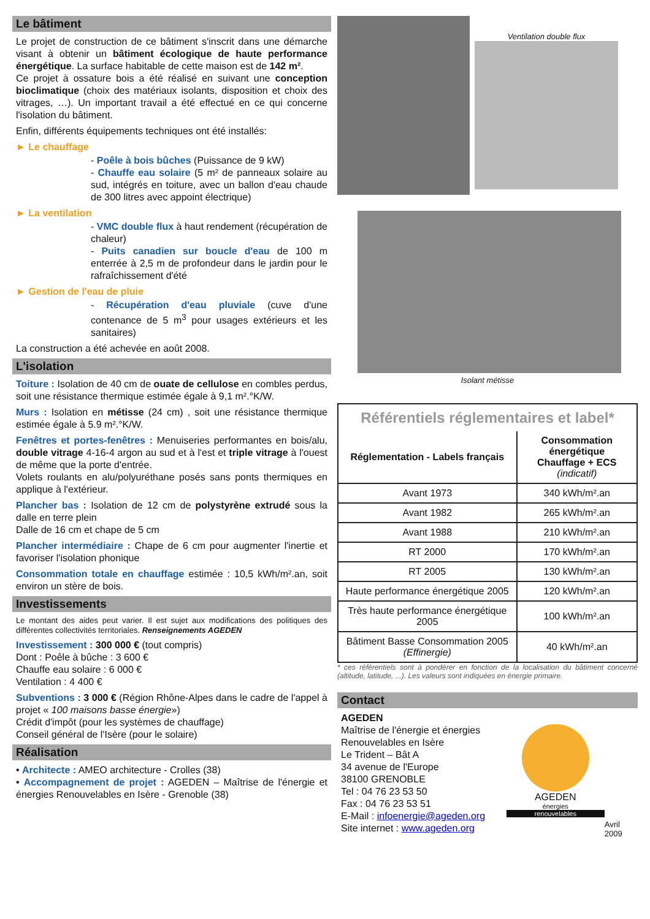Le bâtiment
Le projet de construction de ce bâtiment s'inscrit dans une démarche visant à obtenir un bâtiment écologique de haute performance énergétique. La surface habitable de cette maison est de 142 m².
Ce projet à ossature bois a été réalisé en suivant une conception bioclimatique (choix des matériaux isolants, disposition et choix des vitrages, …). Un important travail a été effectué en ce qui concerne l'isolation du bâtiment.
Enfin, différents équipements techniques ont été installés:
► Le chauffage
- Poêle à bois bûches (Puissance de 9 kW)
- Chauffe eau solaire (5 m² de panneaux solaire au sud, intégrés en toiture, avec un ballon d'eau chaude de 300 litres avec appoint électrique)
► La ventilation
- VMC double flux à haut rendement (récupération de chaleur)
- Puits canadien sur boucle d'eau de 100 m enterrée à 2,5 m de profondeur dans le jardin pour le rafraîchissement d'été
► Gestion de l'eau de pluie
- Récupération d'eau pluviale (cuve d'une contenance de 5 m<sup>3</sup> pour usages extérieurs et les sanitaires)
La construction a été achevée en août 2008.
L'isolation
Toiture : Isolation de 40 cm de ouate de cellulose en combles perdus, soit une résistance thermique estimée égale à 9,1 m².°K/W.
Murs : Isolation en métisse (24 cm) , soit une résistance thermique estimée égale à 5.9 m².°K/W.
Fenêtres et portes-fenêtres : Menuiseries performantes en bois/alu, double vitrage 4-16-4 argon au sud et à l'est et triple vitrage à l'ouest de même que la porte d'entrée.
Volets roulants en alu/polyuréthane posés sans ponts thermiques en applique à l'extérieur.
Plancher bas : Isolation de 12 cm de polystyrène extrudé sous la dalle en terre plein
Dalle de 16 cm et chape de 5 cm
Plancher intermédiaire : Chape de 6 cm pour augmenter l'inertie et favoriser l'isolation phonique
Consommation totale en chauffage estimée : 10,5 kWh/m².an, soit environ un stère de bois.
Investissements
Le montant des aides peut varier. Il est sujet aux modifications des politiques des différentes collectivités territoriales. Renseignements AGEDEN
Investissement : 300 000 € (tout compris)
Dont : Poêle à bûche : 3 600 €
Chauffe eau solaire : 6 000 €
Ventilation : 4 400 €
Subventions : 3 000 € (Région Rhône-Alpes dans le cadre de l'appel à projet « 100 maisons basse énergie»)
Crédit d'impôt (pour les systèmes de chauffage)
Conseil général de l'Isère (pour le solaire)
Réalisation
• Architecte : AMEO architecture - Crolles (38)
• Accompagnement de projet : AGEDEN – Maîtrise de l'énergie et énergies Renouvelables en Isère - Grenoble (38)
Ventilation double flux
Isolant métisse
Référentiels réglementaires et label*
| Réglementation - Labels français | Consommation énergétique Chauffage + ECS (indicatif) |
| --- | --- |
| Avant 1973 | 340 kWh/m².an |
| Avant 1982 | 265 kWh/m².an |
| Avant 1988 | 210 kWh/m².an |
| RT 2000 | 170 kWh/m².an |
| RT 2005 | 130 kWh/m².an |
| Haute performance énergétique 2005 | 120 kWh/m².an |
| Très haute performance énergétique 2005 | 100 kWh/m².an |
| Bâtiment Basse Consommation 2005 (Effinergie) | 40 kWh/m².an |
* ces référentiels sont à pondérer en fonction de la localisation du bâtiment concerné (altitude, latitude, ...). Les valeurs sont indiquées en énergie primaire.
Contact
AGEDEN
Maîtrise de l'énergie et énergies Renouvelables en Isère
Le Trident – Bât A
34 avenue de l'Europe
38100 GRENOBLE
Tel : 04 76 23 53 50
Fax : 04 76 23 53 51
E-Mail : infoenergie@ageden.org
Site internet : www.ageden.org
AGEDEN
énergies
renouvelables
Avril 2009